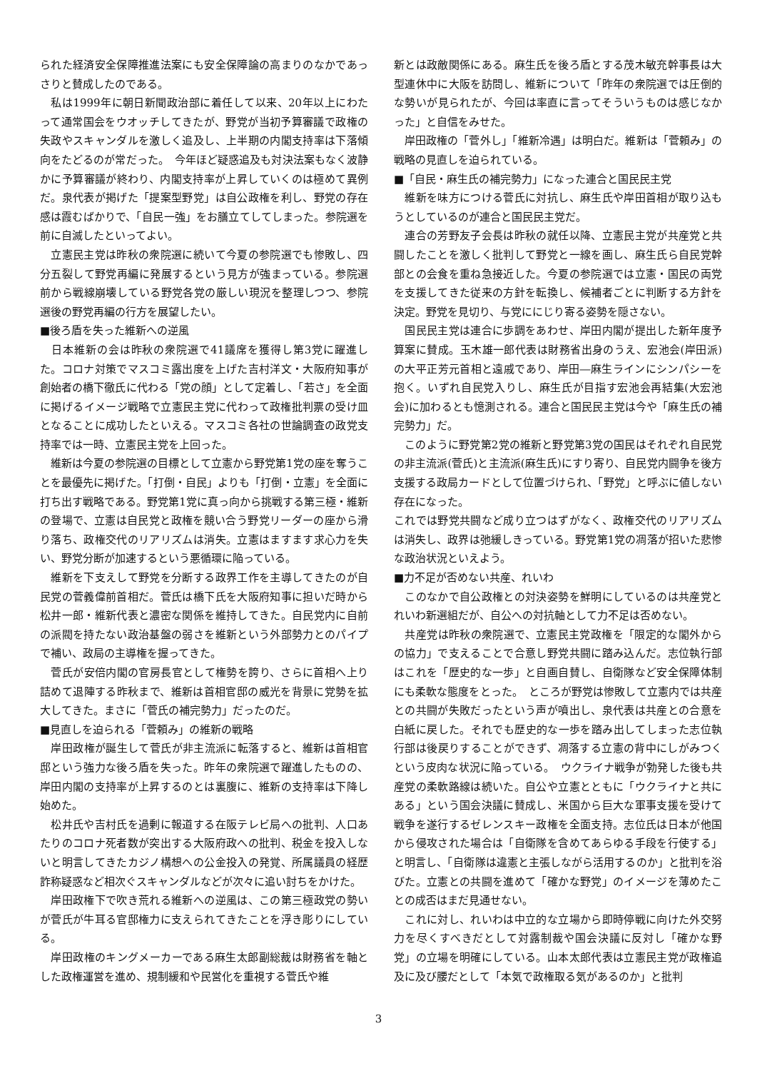られた経済安全保障推進法案にも安全保障論の高まりのなかであっさりと賛成したのである。
　私は1999年に朝日新聞政治部に着任して以来、20年以上にわたって通常国会をウオッチしてきたが、野党が当初予算審議で政権の失政やスキャンダルを激しく追及し、上半期の内閣支持率は下落傾向をたどるのが常だった。　今年ほど疑惑追及も対決法案もなく波静かに予算審議が終わり、内閣支持率が上昇していくのは極めて異例だ。泉代表が掲げた「提案型野党」は自公政権を利し、野党の存在感は霞むばかりで、「自民一強」をお膳立てしてしまった。参院選を前に自滅したといってよい。
　立憲民主党は昨秋の衆院選に続いて今夏の参院選でも惨敗し、四分五裂して野党再編に発展するという見方が強まっている。参院選前から戦線崩壊している野党各党の厳しい現況を整理しつつ、参院選後の野党再編の行方を展望したい。
■後ろ盾を失った維新への逆風
　日本維新の会は昨秋の衆院選で41議席を獲得し第3党に躍進した。コロナ対策でマスコミ露出度を上げた吉村洋文・大阪府知事が創始者の橋下徹氏に代わる「党の顔」として定着し、「若さ」を全面に掲げるイメージ戦略で立憲民主党に代わって政権批判票の受け皿となることに成功したといえる。マスコミ各社の世論調査の政党支持率では一時、立憲民主党を上回った。
　維新は今夏の参院選の目標として立憲から野党第1党の座を奪うことを最優先に掲げた。「打倒・自民」よりも「打倒・立憲」を全面に打ち出す戦略である。野党第1党に真っ向から挑戦する第三極・維新の登場で、立憲は自民党と政権を競い合う野党リーダーの座から滑り落ち、政権交代のリアリズムは消失。立憲はますます求心力を失い、野党分断が加速するという悪循環に陥っている。
　維新を下支えして野党を分断する政界工作を主導してきたのが自民党の菅義偉前首相だ。菅氏は橋下氏を大阪府知事に担いだ時から松井一郎・維新代表と濃密な関係を維持してきた。自民党内に自前の派閥を持たない政治基盤の弱さを維新という外部勢力とのパイプで補い、政局の主導権を握ってきた。
　菅氏が安倍内閣の官房長官として権勢を誇り、さらに首相へ上り詰めて退陣する昨秋まで、維新は首相官邸の威光を背景に党勢を拡大してきた。まさに「菅氏の補完勢力」だったのだ。
■見直しを迫られる「菅頼み」の維新の戦略
　岸田政権が誕生して菅氏が非主流派に転落すると、維新は首相官邸という強力な後ろ盾を失った。昨年の衆院選で躍進したものの、岸田内閣の支持率が上昇するのとは裏腹に、維新の支持率は下降し始めた。
　松井氏や吉村氏を過剰に報道する在阪テレビ局への批判、人口あたりのコロナ死者数が突出する大阪府政への批判、税金を投入しないと明言してきたカジノ構想への公金投入の発覚、所属議員の経歴詐称疑惑など相次ぐスキャンダルなどが次々に追い討ちをかけた。
　岸田政権下で吹き荒れる維新への逆風は、この第三極政党の勢いが菅氏が牛耳る官邸権力に支えられてきたことを浮き彫りにしている。
　岸田政権のキングメーカーである麻生太郎副総裁は財務省を軸とした政権運営を進め、規制緩和や民営化を重視する菅氏や維
新とは政敵関係にある。麻生氏を後ろ盾とする茂木敏充幹事長は大型連休中に大阪を訪問し、維新について「昨年の衆院選では圧倒的な勢いが見られたが、今回は率直に言ってそういうものは感じなかった」と自信をみせた。
　岸田政権の「菅外し」「維新冷遇」は明白だ。維新は「菅頼み」の戦略の見直しを迫られている。
■「自民・麻生氏の補完勢力」になった連合と国民民主党
　維新を味方につける菅氏に対抗し、麻生氏や岸田首相が取り込もうとしているのが連合と国民民主党だ。
　連合の芳野友子会長は昨秋の就任以降、立憲民主党が共産党と共闘したことを激しく批判して野党と一線を画し、麻生氏ら自民党幹部との会食を重ね急接近した。今夏の参院選では立憲・国民の両党を支援してきた従来の方針を転換し、候補者ごとに判断する方針を決定。野党を見切り、与党ににじり寄る姿勢を隠さない。
　国民民主党は連合に歩調をあわせ、岸田内閣が提出した新年度予算案に賛成。玉木雄一郎代表は財務省出身のうえ、宏池会(岸田派)の大平正芳元首相と遠戚であり、岸田―麻生ラインにシンパシーを抱く。いずれ自民党入りし、麻生氏が目指す宏池会再結集(大宏池会)に加わるとも憶測される。連合と国民民主党は今や「麻生氏の補完勢力」だ。
　このように野党第2党の維新と野党第3党の国民はそれぞれ自民党の非主流派(菅氏)と主流派(麻生氏)にすり寄り、自民党内闘争を後方支援する政局カードとして位置づけられ、「野党」と呼ぶに値しない存在になった。
これでは野党共闘など成り立つはずがなく、政権交代のリアリズムは消失し、政界は弛緩しきっている。野党第1党の凋落が招いた悲惨な政治状況といえよう。
■力不足が否めない共産、れいわ
　このなかで自公政権との対決姿勢を鮮明にしているのは共産党とれいわ新選組だが、自公への対抗軸として力不足は否めない。
　共産党は昨秋の衆院選で、立憲民主党政権を「限定的な閣外からの協力」で支えることで合意し野党共闘に踏み込んだ。志位執行部はこれを「歴史的な一歩」と自画自賛し、自衛隊など安全保障体制にも柔軟な態度をとった。　ところが野党は惨敗して立憲内では共産との共闘が失敗だったという声が噴出し、泉代表は共産との合意を白紙に戻した。それでも歴史的な一歩を踏み出してしまった志位執行部は後戻りすることができず、凋落する立憲の背中にしがみつくという皮肉な状況に陥っている。　ウクライナ戦争が勃発した後も共産党の柔軟路線は続いた。自公や立憲とともに「ウクライナと共にある」という国会決議に賛成し、米国から巨大な軍事支援を受けて戦争を遂行するゼレンスキー政権を全面支持。志位氏は日本が他国から侵攻された場合は「自衛隊を含めてあらゆる手段を行使する」と明言し、「自衛隊は違憲と主張しながら活用するのか」と批判を浴びた。立憲との共闘を進めて「確かな野党」のイメージを薄めたことの成否はまだ見通せない。
　これに対し、れいわは中立的な立場から即時停戦に向けた外交努力を尽くすべきだとして対露制裁や国会決議に反対し「確かな野党」の立場を明確にしている。山本太郎代表は立憲民主党が政権追及に及び腰だとして「本気で政権取る気があるのか」と批判
3